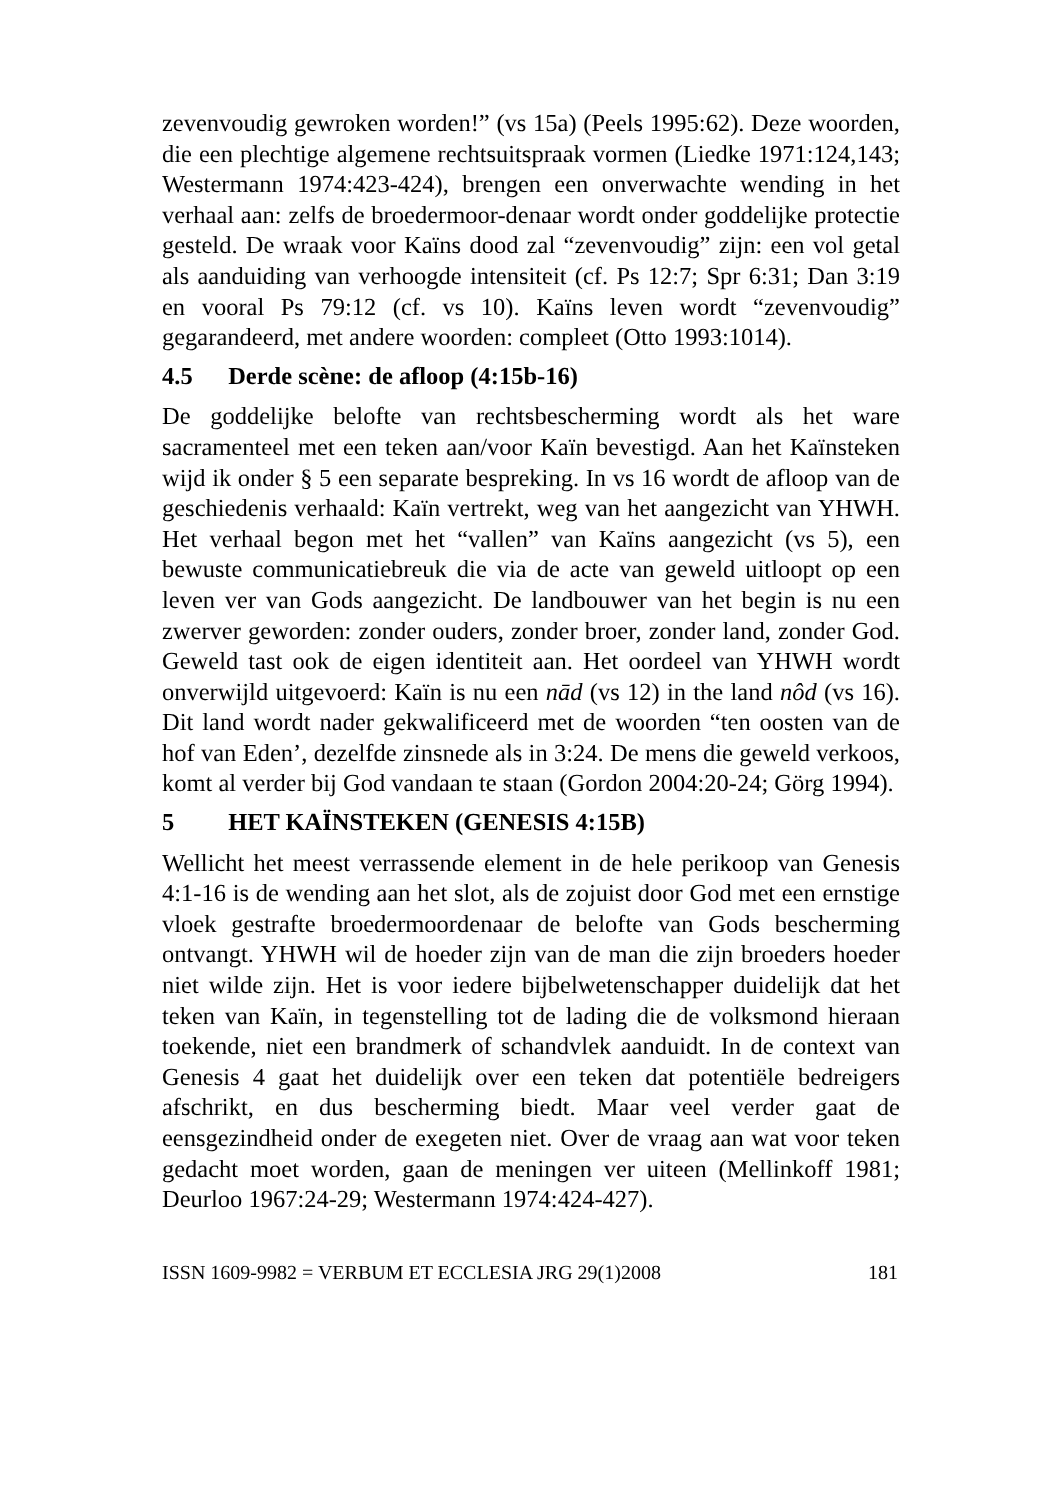zevenvoudig gewroken worden!” (vs 15a) (Peels 1995:62). Deze woorden, die een plechtige algemene rechtsuitspraak vormen (Liedke 1971:124,143; Westermann 1974:423-424), brengen een onverwachte wending in het verhaal aan: zelfs de broedermoor-denaar wordt onder goddelijke protectie gesteld. De wraak voor Kaïns dood zal “zevenvoudig” zijn: een vol getal als aanduiding van verhoogde intensiteit (cf. Ps 12:7; Spr 6:31; Dan 3:19 en vooral Ps 79:12 (cf. vs 10). Kaïns leven wordt “zevenvoudig” gegarandeerd, met andere woorden: compleet (Otto 1993:1014).
4.5 Derde scène: de afloop (4:15b-16)
De goddelijke belofte van rechtsbescherming wordt als het ware sacramenteel met een teken aan/voor Kaïn bevestigd. Aan het Kaïnsteken wijd ik onder § 5 een separate bespreking. In vs 16 wordt de afloop van de geschiedenis verhaald: Kaïn vertrekt, weg van het aangezicht van YHWH. Het verhaal begon met het “vallen” van Kaïns aangezicht (vs 5), een bewuste communicatiebreuk die via de acte van geweld uitloopt op een leven ver van Gods aangezicht. De landbouwer van het begin is nu een zwerver geworden: zonder ouders, zonder broer, zonder land, zonder God. Geweld tast ook de eigen identiteit aan. Het oordeel van YHWH wordt onverwijld uitgevoerd: Kaïn is nu een nād (vs 12) in the land nôd (vs 16). Dit land wordt nader gekwalificeerd met de woorden “ten oosten van de hof van Eden’, dezelfde zinsnede als in 3:24. De mens die geweld verkoos, komt al verder bij God vandaan te staan (Gordon 2004:20-24; Görg 1994).
5 HET KAÏNSTEKEN (GENESIS 4:15B)
Wellicht het meest verrassende element in de hele perikoop van Genesis 4:1-16 is de wending aan het slot, als de zojuist door God met een ernstige vloek gestrafte broedermoordenaar de belofte van Gods bescherming ontvangt. YHWH wil de hoeder zijn van de man die zijn broeders hoeder niet wilde zijn. Het is voor iedere bijbelwetenschapper duidelijk dat het teken van Kaïn, in tegenstelling tot de lading die de volksmond hieraan toekende, niet een brandmerk of schandvlek aanduidt. In de context van Genesis 4 gaat het duidelijk over een teken dat potentiële bedreigers afschrikt, en dus bescherming biedt. Maar veel verder gaat de eensgezindheid onder de exegeten niet. Over de vraag aan wat voor teken gedacht moet worden, gaan de meningen ver uiteen (Mellinkoff 1981; Deurloo 1967:24-29; Westermann 1974:424-427).
ISSN 1609-9982 = VERBUM ET ECCLESIA JRG 29(1)2008 181